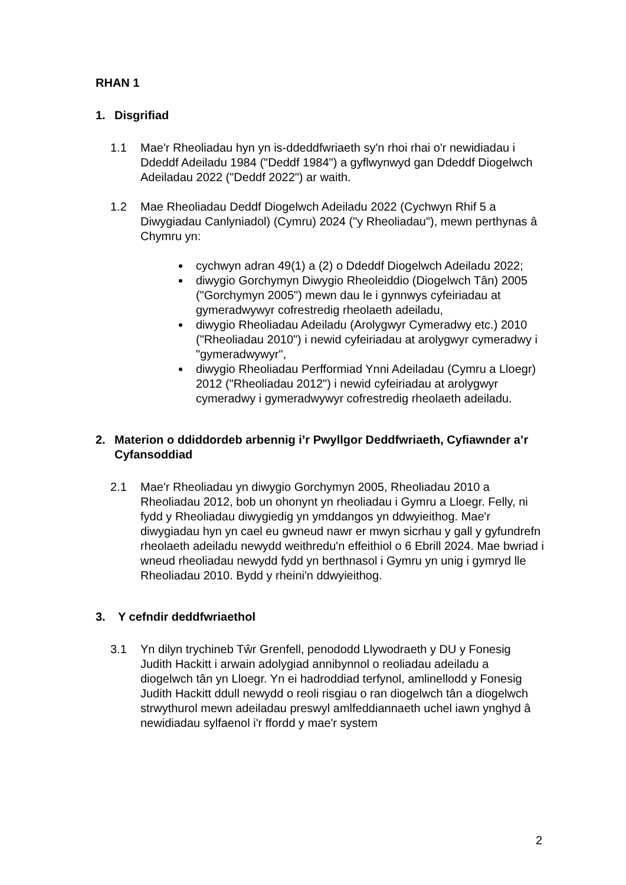RHAN 1
1. Disgrifiad
1.1 Mae'r Rheoliadau hyn yn is-ddeddfwriaeth sy'n rhoi rhai o'r newidiadau i Ddeddf Adeiladu 1984 ("Deddf 1984") a gyflwynwyd gan Ddeddf Diogelwch Adeiladau 2022 ("Deddf 2022") ar waith.
1.2 Mae Rheoliadau Deddf Diogelwch Adeiladu 2022 (Cychwyn Rhif 5 a Diwygiadau Canlyniadol) (Cymru) 2024 ("y Rheoliadau"), mewn perthynas â Chymru yn:
cychwyn adran 49(1) a (2) o Ddeddf Diogelwch Adeiladu 2022;
diwygio Gorchymyn Diwygio Rheoleiddio (Diogelwch Tân) 2005 ("Gorchymyn 2005") mewn dau le i gynnwys cyfeiriadau at gymeradwywyr cofrestredig rheolaeth adeiladu,
diwygio Rheoliadau Adeiladu (Arolygwyr Cymeradwy etc.) 2010 ("Rheoliadau 2010") i newid cyfeiriadau at arolygwyr cymeradwy i "gymeradwywyr",
diwygio Rheoliadau Perfformiad Ynni Adeiladau (Cymru a Lloegr) 2012 ("Rheoliadau 2012") i newid cyfeiriadau at arolygwyr cymeradwy i gymeradwywyr cofrestredig rheolaeth adeiladu.
2. Materion o ddiddordeb arbennig i’r Pwyllgor Deddfwriaeth, Cyfiawnder a’r Cyfansoddiad
2.1 Mae'r Rheoliadau yn diwygio Gorchymyn 2005, Rheoliadau 2010 a Rheoliadau 2012, bob un ohonynt yn rheoliadau i Gymru a Lloegr. Felly, ni fydd y Rheoliadau diwygiedig yn ymddangos yn ddwyieithog. Mae'r diwygiadau hyn yn cael eu gwneud nawr er mwyn sicrhau y gall y gyfundrefn rheolaeth adeiladu newydd weithredu'n effeithiol o 6 Ebrill 2024. Mae bwriad i wneud rheoliadau newydd fydd yn berthnasol i Gymru yn unig i gymryd lle Rheoliadau 2010. Bydd y rheini'n ddwyieithog.
3. Y cefndir deddfwriaethol
3.1 Yn dilyn trychineb Tŵr Grenfell, penododd Llywodraeth y DU y Fonesig Judith Hackitt i arwain adolygiad annibynnol o reoliadau adeiladu a diogelwch tân yn Lloegr. Yn ei hadroddiad terfynol, amlinellodd y Fonesig Judith Hackitt ddull newydd o reoli risgiau o ran diogelwch tân a diogelwch strwythurol mewn adeiladau preswyl amlfeddiannaeth uchel iawn ynghyd â newidiadau sylfaenol i'r ffordd y mae'r system
2